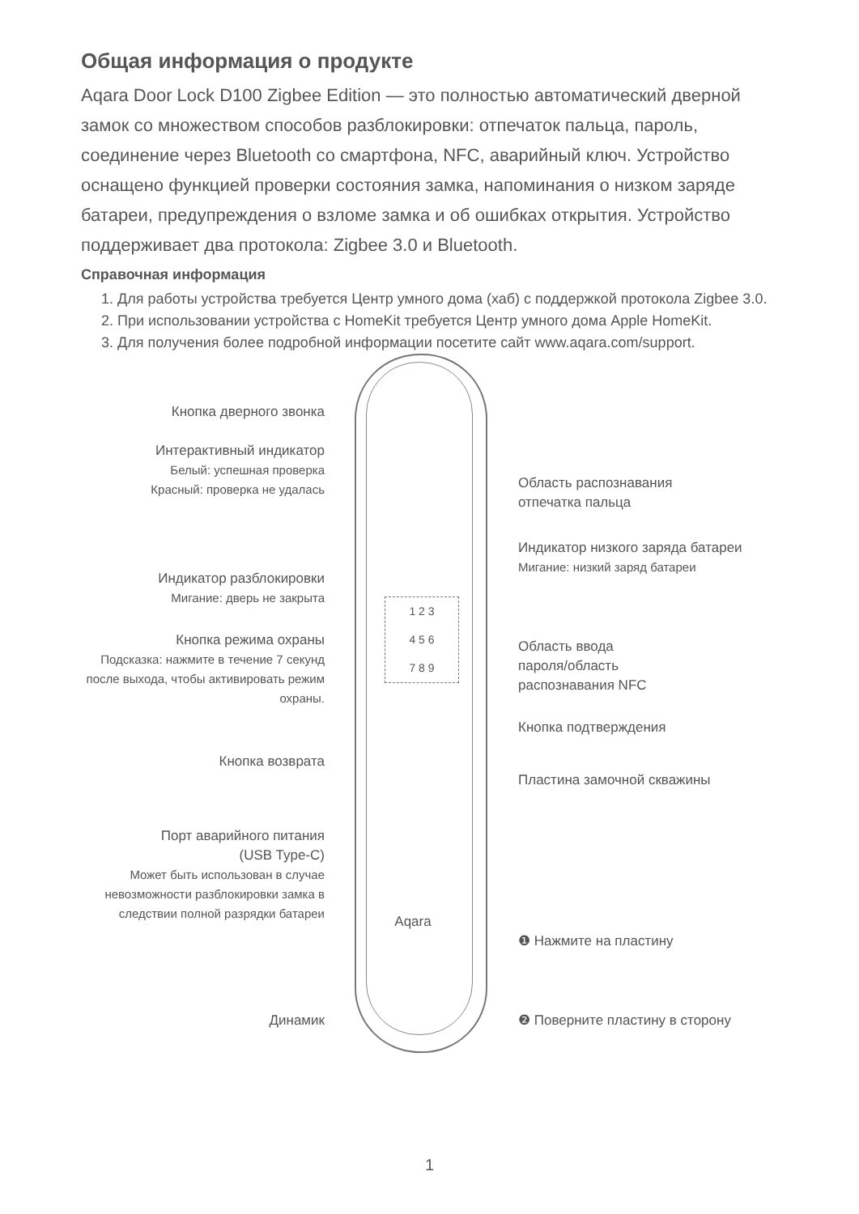Общая информация о продукте
Aqara Door Lock D100 Zigbee Edition — это полностью автоматический дверной замок со множеством способов разблокировки: отпечаток пальца, пароль, соединение через Bluetooth со смартфона, NFC, аварийный ключ. Устройство оснащено функцией проверки состояния замка, напоминания о низком заряде батареи, предупреждения о взломе замка и об ошибках открытия. Устройство поддерживает два протокола: Zigbee 3.0 и Bluetooth.
Справочная информация
1. Для работы устройства требуется Центр умного дома (хаб) с поддержкой протокола Zigbee 3.0.
2. При использовании устройства с HomeKit требуется Центр умного дома Apple HomeKit.
3. Для получения более подробной информации посетите сайт www.aqara.com/support.
1 2 3
4 5 6
7 8 9
Кнопка дверного звонка
Интерактивный индикатор
Белый: успешная проверка
Красный: проверка не удалась
Область распознавания
отпечатка пальца
Индикатор низкого заряда батареи
Мигание: низкий заряд батареи
Индикатор разблокировки
Мигание: дверь не закрыта
Кнопка режима охраны
Подсказка: нажмите в течение 7 секунд после выхода, чтобы активировать режим охраны.
Область ввода
пароля/область
распознавания NFC
Кнопка подтверждения
Кнопка возврата
Пластина замочной скважины
Порт аварийного питания
(USB Type-C)
Может быть использован в случае невозможности разблокировки замка в следствии полной разрядки батареи
Aqara
❶ Нажмите на пластину
Динамик ❷ Поверните пластину в сторону
1